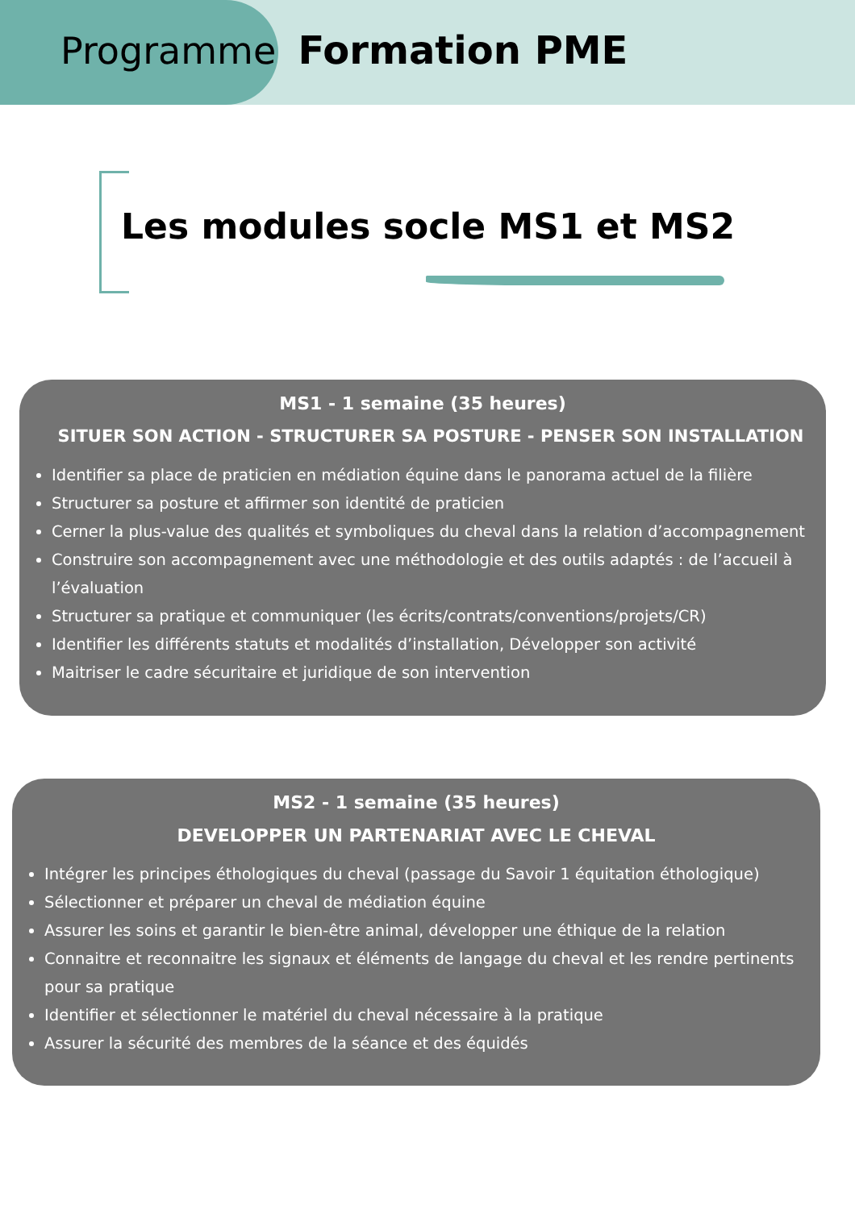Programme Formation PME
Les modules socle MS1 et MS2
MS1 - 1 semaine (35 heures)
SITUER SON ACTION - STRUCTURER SA POSTURE - PENSER SON INSTALLATION
Identifier sa place de praticien en médiation équine dans le panorama actuel de la filière
Structurer sa posture et affirmer son identité de praticien
Cerner la plus-value des qualités et symboliques du cheval dans la relation d’accompagnement
Construire son accompagnement avec une méthodologie et des outils adaptés : de l’accueil à l’évaluation
Structurer sa pratique et communiquer (les écrits/contrats/conventions/projets/CR)
Identifier les différents statuts et modalités d’installation, Développer son activité
Maitriser le cadre sécuritaire et juridique de son intervention
MS2 - 1 semaine (35 heures)
DEVELOPPER UN PARTENARIAT AVEC LE CHEVAL
Intégrer les principes éthologiques du cheval (passage du Savoir 1 équitation éthologique)
Sélectionner et préparer un cheval de médiation équine
Assurer les soins et garantir le bien-être animal, développer une éthique de la relation
Connaitre et reconnaitre les signaux et éléments de langage du cheval et les rendre pertinents pour sa pratique
Identifier et sélectionner le matériel du cheval nécessaire à la pratique
Assurer la sécurité des membres de la séance et des équidés